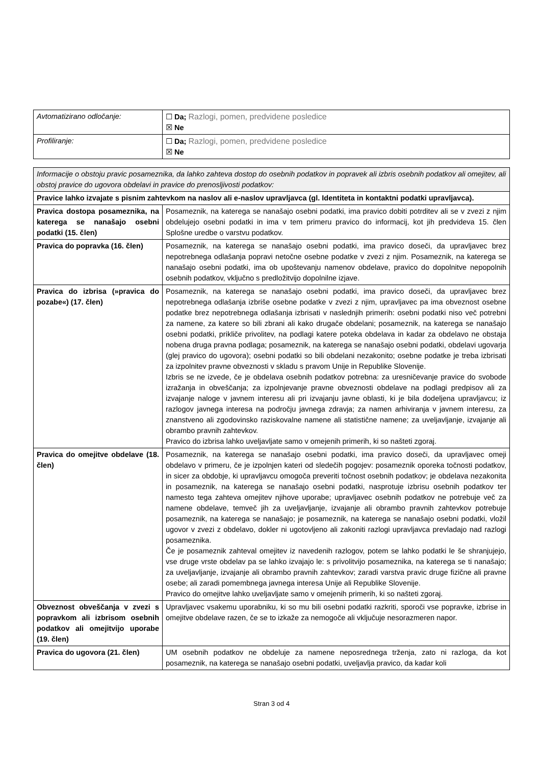| Avtomatizirano odločanje: | ☐ Da; Razlogi, pomen, predvidene posledice ☒ Ne |
| Profiliranje: | ☐ Da; Razlogi, pomen, predvidene posledice ☒ Ne |
| Informacije o obstoju pravic posameznika, da lahko zahteva dostop do osebnih podatkov in popravek ali izbris osebnih podatkov ali omejitev, ali obstoj pravice do ugovora obdelavi in pravice do prenosljivosti podatkov: | |
| Pravice lahko izvajate s pisnim zahtevkom na naslov ali e-naslov upravljavca (gl. Identiteta in kontaktni podatki upravljavca). | |
| Pravica dostopa posameznika, na katerega se nanašajo osebni podatki (15. člen) | Posameznik, na katerega se nanašajo osebni podatki, ima pravico dobiti potrditev ali se v zvezi z njim obdelujejo osebni podatki in ima v tem primeru pravico do informacij, kot jih predvideva 15. člen Splošne uredbe o varstvu podatkov. |
| Pravica do popravka (16. člen) | Posameznik, na katerega se nanašajo osebni podatki, ima pravico doseči, da upravljavec brez nepotrebnega odlašanja popravi netočne osebne podatke v zvezi z njim. Posameznik, na katerega se nanašajo osebni podatki, ima ob upoštevanju namenov obdelave, pravico do dopolnitve nepopolnih osebnih podatkov, vključno s predložitvijo dopolnilne izjave. |
| Pravica do izbrisa (»pravica do pozabe«) (17. člen) | Posameznik, na katerega se nanašajo osebni podatki, ima pravico doseči, da upravljavec brez nepotrebnega odlašanja izbriše osebne podatke v zvezi z njim, upravljavec pa ima obveznost osebne podatke brez nepotrebnega odlašanja izbrisati v naslednjih primerih: osebni podatki niso več potrebni za namene, za katere so bili zbrani ali kako drugače obdelani; posameznik, na katerega se nanašajo osebni podatki, prikliče privolitev, na podlagi katere poteka obdelava in kadar za obdelavo ne obstaja nobena druga pravna podlaga; posameznik, na katerega se nanašajo osebni podatki, obdelavi ugovarja (glej pravico do ugovora); osebni podatki so bili obdelani nezakonito; osebne podatke je treba izbrisati za izpolnitev pravne obveznosti v skladu s pravom Unije in Republike Slovenije. Izbris se ne izvede, če je obdelava osebnih podatkov potrebna: za uresničevanje pravice do svobode izražanja in obveščanja; za izpolnjevanje pravne obveznosti obdelave na podlagi predpisov ali za izvajanje naloge v javnem interesu ali pri izvajanju javne oblasti, ki je bila dodeljena upravljavcu; iz razlogov javnega interesa na področju javnega zdravja; za namen arhiviranja v javnem interesu, za znanstveno ali zgodovinsko raziskovalne namene ali statistične namene; za uveljavljanje, izvajanje ali obrambo pravnih zahtevkov. Pravico do izbrisa lahko uveljavljate samo v omejenih primerih, ki so našteti zgoraj. |
| Pravica do omejitve obdelave (18. člen) | Posameznik, na katerega se nanašajo osebni podatki, ima pravico doseči, da upravljavec omeji obdelavo v primeru, če je izpolnjen kateri od sledečih pogojev: posameznik oporeka točnosti podatkov, in sicer za obdobje, ki upravljavcu omogoča preveriti točnost osebnih podatkov; je obdelava nezakonita in posameznik, na katerega se nanašajo osebni podatki, nasprotuje izbrisu osebnih podatkov ter namesto tega zahteva omejitev njihove uporabe; upravljavec osebnih podatkov ne potrebuje več za namene obdelave, temveč jih za uveljavljanje, izvajanje ali obrambo pravnih zahtevkov potrebuje posameznik, na katerega se nanašajo; je posameznik, na katerega se nanašajo osebni podatki, vložil ugovor v zvezi z obdelavo, dokler ni ugotovljeno ali zakoniti razlogi upravljavca prevladajo nad razlogi posameznika. Če je posameznik zahteval omejitev iz navedenih razlogov, potem se lahko podatki le še shranjujejo, vse druge vrste obdelav pa se lahko izvajajo le: s privolitvijo posameznika, na katerega se ti nanašajo; za uveljavljanje, izvajanje ali obrambo pravnih zahtevkov; zaradi varstva pravic druge fizične ali pravne osebe; ali zaradi pomembnega javnega interesa Unije ali Republike Slovenije. Pravico do omejitve lahko uveljavljate samo v omejenih primerih, ki so našteti zgoraj. |
| Obveznost obveščanja v zvezi s popravkom ali izbrisom osebnih podatkov ali omejitvijo uporabe (19. člen) | Upravljavec vsakemu uporabniku, ki so mu bili osebni podatki razkriti, sporoči vse popravke, izbrise in omejitve obdelave razen, če se to izkaže za nemogoče ali vključuje nesorazmeren napor. |
| Pravica do ugovora (21. člen) | UM osebnih podatkov ne obdeluje za namene neposrednega trženja, zato ni razloga, da kot posameznik, na katerega se nanašajo osebni podatki, uveljavlja pravico, da kadar koli |
Stran 3 od 4